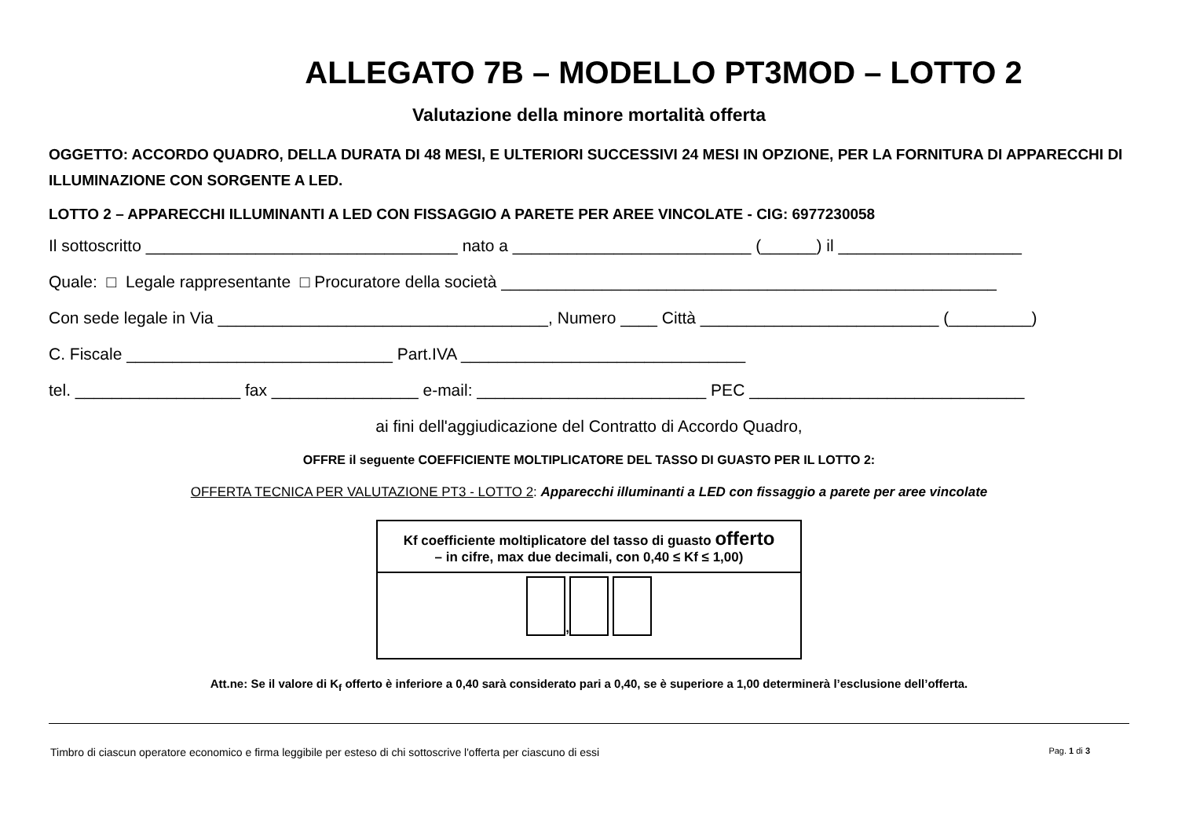ALLEGATO 7B – MODELLO PT3MOD – LOTTO 2
Valutazione della minore mortalità offerta
OGGETTO: ACCORDO QUADRO, DELLA DURATA DI 48 MESI, E ULTERIORI SUCCESSIVI 24 MESI IN OPZIONE, PER LA FORNITURA DI APPARECCHI DI ILLUMINAZIONE CON SORGENTE A LED.
LOTTO 2 – APPARECCHI ILLUMINANTI A LED CON FISSAGGIO A PARETE PER AREE VINCOLATE - CIG: 6977230058
Il sottoscritto __________________________________ nato a __________________________ (______) il ____________________
Quale: □ Legale rappresentante □ Procuratore della società ______________________________________________________
Con sede legale in Via ____________________________________, Numero ____ Città __________________________ (_________)
C. Fiscale _____________________________ Part.IVA _______________________________
tel. __________________ fax ________________ e-mail: _________________________ PEC ______________________________
ai fini dell'aggiudicazione del Contratto di Accordo Quadro,
OFFRE il seguente COEFFICIENTE MOLTIPLICATORE DEL TASSO DI GUASTO PER IL LOTTO 2:
OFFERTA TECNICA PER VALUTAZIONE PT3 - LOTTO 2: Apparecchi illuminanti a LED con fissaggio a parete per aree vincolate
| Kf coefficiente moltiplicatore del tasso di guasto offerto – in cifre, max due decimali, con 0,40 ≤ Kf ≤ 1,00) |
| , |
Att.ne: Se il valore di K<sub>f</sub> offerto è inferiore a 0,40 sarà considerato pari a 0,40, se è superiore a 1,00 determinerà l’esclusione dell’offerta.
Timbro di ciascun operatore economico e firma leggibile per esteso di chi sottoscrive l'offerta per ciascuno di essi Pag. 1 di 3